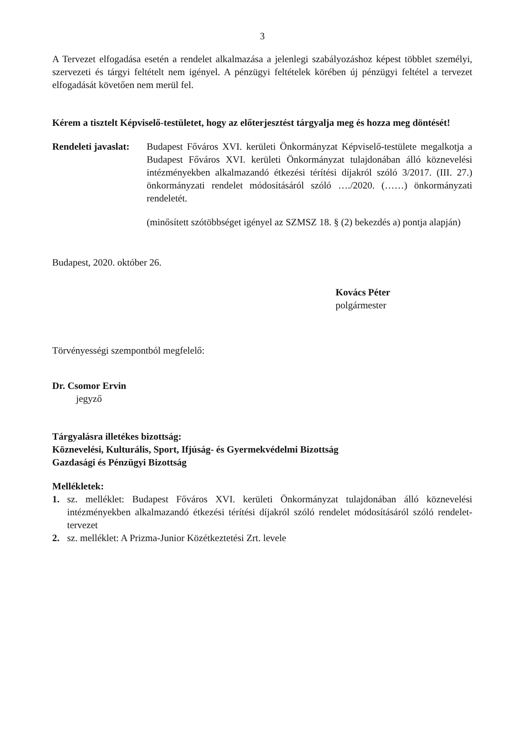3
A Tervezet elfogadása esetén a rendelet alkalmazása a jelenlegi szabályozáshoz képest többlet személyi, szervezeti és tárgyi feltételt nem igényel. A pénzügyi feltételek körében új pénzügyi feltétel a tervezet elfogadását követően nem merül fel.
Kérem a tisztelt Képviselő-testületet, hogy az előterjesztést tárgyalja meg és hozza meg döntését!
Rendeleti javaslat:
Budapest Főváros XVI. kerületi Önkormányzat Képviselő-testülete megalkotja a Budapest Főváros XVI. kerületi Önkormányzat tulajdonában álló köznevelési intézményekben alkalmazandó étkezési térítési díjakról szóló 3/2017. (III. 27.) önkormányzati rendelet módosításáról szóló …./2020. (……) önkormányzati rendeletét.
(minősített szótöbbséget igényel az SZMSZ 18. § (2) bekezdés a) pontja alapján)
Budapest, 2020. október 26.
Kovács Péter
polgármester
Törvényességi szempontból megfelelő:
Dr. Csomor Ervin
jegyző
Tárgyalásra illetékes bizottság:
Köznevelési, Kulturális, Sport, Ifjúság- és Gyermekvédelmi Bizottság
Gazdasági és Pénzügyi Bizottság
Mellékletek:
1. sz. melléklet: Budapest Főváros XVI. kerületi Önkormányzat tulajdonában álló köznevelési intézményekben alkalmazandó étkezési térítési díjakról szóló rendelet módosításáról szóló rendelet-tervezet
2. sz. melléklet: A Prizma-Junior Közétkeztetési Zrt. levele